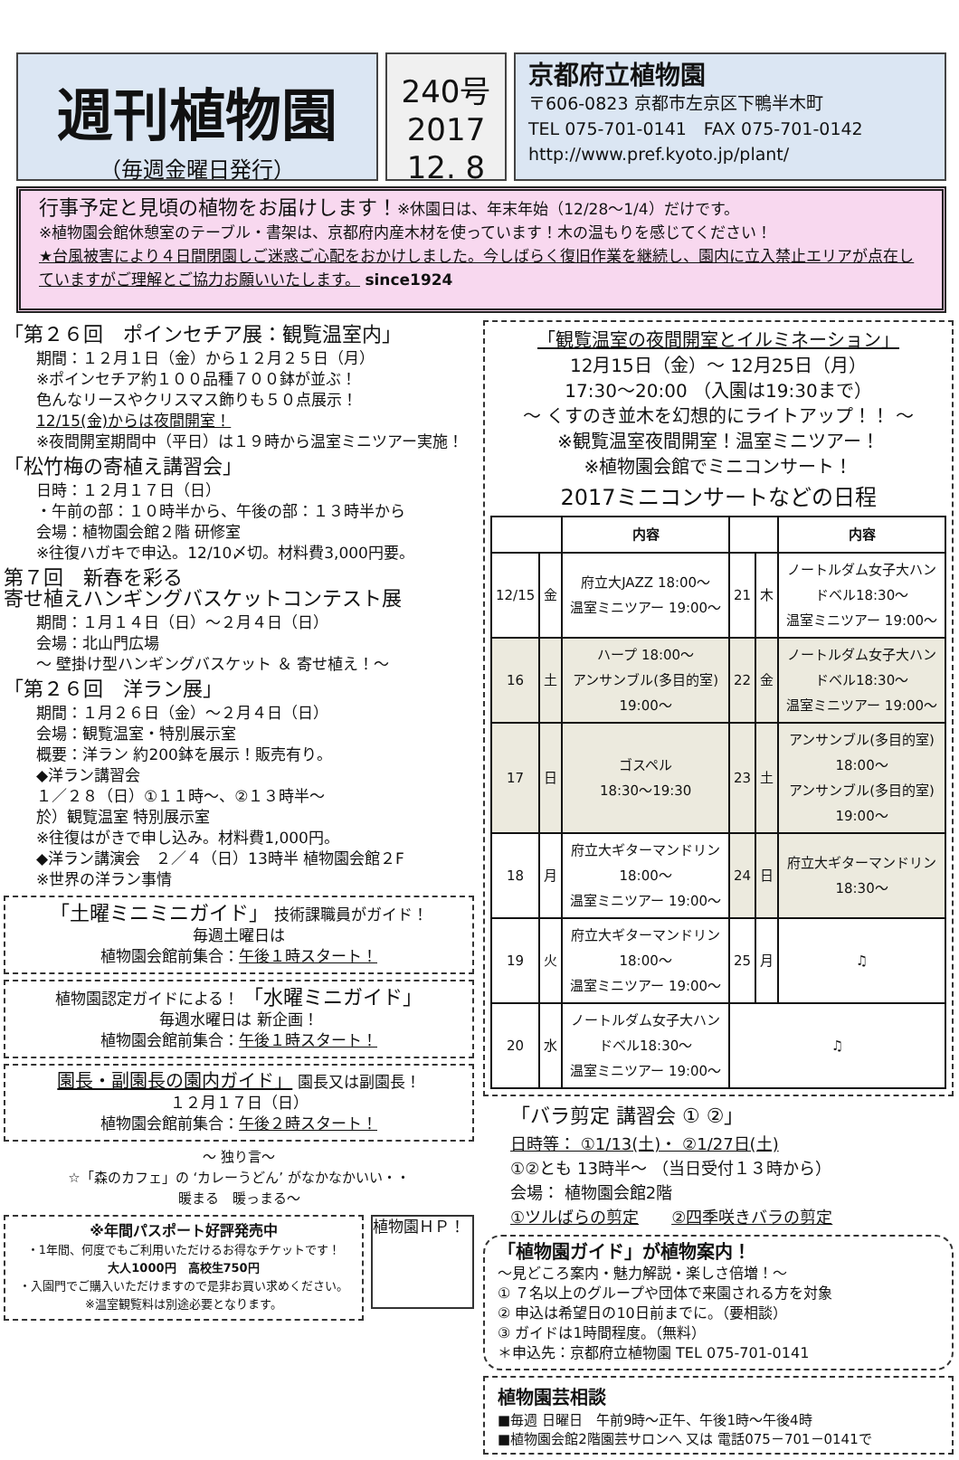週刊植物園
（毎週金曜日発行）
240号
2017
12. 8
京都府立植物園
〒606-0823 京都市左京区下鴨半木町
TEL 075-701-0141　FAX 075-701-0142
http://www.pref.kyoto.jp/plant/
行事予定と見頃の植物をお届けします！※休園日は、年末年始（12/28～1/4）だけです。
※植物園会館休憩室のテーブル・書架は、京都府内産木材を使っています！木の温もりを感じてください！
★台風被害により４日間閉園しご迷惑ご心配をおかけしました。今しばらく復旧作業を継続し、園内に立入禁止エリアが点在していますがご理解とご協力お願いいたします。 since1924
「第２６回　ポインセチア展：観覧温室内」
期間：１２月１日（金）から１２月２５日（月）
※ポインセチア約１００品種７００鉢が並ぶ！
色んなリースやクリスマス飾りも５０点展示！
12/15(金)からは夜間開室！
※夜間開室期間中（平日）は１９時から温室ミニツアー実施！
「松竹梅の寄植え講習会」
日時：１２月１７日（日）
・午前の部：１０時半から、午後の部：１３時半から
会場：植物園会館２階 研修室
※往復ハガキで申込。12/10〆切。材料費3,000円要。
第７回　新春を彩る
寄せ植えハンギングバスケットコンテスト展
期間：１月１４日（日）～２月４日（日）
会場：北山門広場
～ 壁掛け型ハンギングバスケット ＆ 寄せ植え！～
「第２６回　洋ラン展」
期間：１月２６日（金）～２月４日（日）
会場：観覧温室・特別展示室
概要：洋ラン 約200鉢を展示！販売有り。
◆洋ラン講習会
１／２８（日）①１１時～、②１３時半～
於）観覧温室 特別展示室
※往復はがきで申し込み。材料費1,000円。
◆洋ラン講演会　２／４（日）13時半 植物園会館２F
※世界の洋ラン事情
「土曜ミニミニガイド」 技術課職員がガイド！
毎週土曜日は
植物園会館前集合：午後１時スタート！
植物園認定ガイドによる！ 「水曜ミニガイド」
毎週水曜日は 新企画！
植物園会館前集合：午後１時スタート！
園長・副園長の園内ガイド」 園長又は副園長！
１２月１７日（日）
植物園会館前集合：午後２時スタート！
～ 独り言～
☆「森のカフェ」の ‘カレーうどん’ がなかなかいい・・
暖まる　暖っまる～
※年間パスポート好評発売中
・1年間、何度でもご利用いただけるお得なチケットです！
大人1000円　高校生750円
・入園門でご購入いただけますので是非お買い求めください。
※温室観覧料は別途必要となります。
植物園ＨＰ！
「観覧温室の夜間開室とイルミネーション」
12月15日（金）～ 12月25日（月）
17:30～20:00 （入園は19:30まで）
～ くすのき並木を幻想的にライトアップ！！ ～
※観覧温室夜間開室！温室ミニツアー！
※植物園会館でミニコンサート！
2017ミニコンサートなどの日程
| | | 内容 | | | 内容 |
| --- | --- | --- | --- | --- | --- |
| 12/15 | 金 | 府立大JAZZ 18:00～ 温室ミニツアー 19:00～ | 21 | 木 | ノートルダム女子大ハンドベル18:30～ 温室ミニツアー 19:00～ |
| 16 | 土 | ハープ 18:00～ アンサンブル(多目的室) 19:00～ | 22 | 金 | ノートルダム女子大ハンドベル18:30～ 温室ミニツアー 19:00～ |
| 17 | 日 | ゴスペル 18:30～19:30 | 23 | 土 | アンサンブル(多目的室) 18:00～ アンサンブル(多目的室) 19:00～ |
| 18 | 月 | 府立大ギターマンドリン18:00～ 温室ミニツアー 19:00～ | 24 | 日 | 府立大ギターマンドリン18:30～ |
| 19 | 火 | 府立大ギターマンドリン18:00～ 温室ミニツアー 19:00～ | 25 | 月 | ♫ |
| 20 | 水 | ノートルダム女子大ハンドベル18:30～ 温室ミニツアー 19:00～ | ♫ | | |
「バラ剪定 講習会 ① ②」
日時等： ①1/13(土)・ ②1/27日(土)
①②とも 13時半～ （当日受付１３時から）
会場： 植物園会館2階
①ツルばらの剪定　　②四季咲きバラの剪定
「植物園ガイド」が植物案内！
～見どころ案内・魅力解説・楽しさ倍増！～
① ７名以上のグループや団体で来園される方を対象
② 申込は希望日の10日前までに。（要相談）
③ ガイドは1時間程度。（無料）
＊申込先：京都府立植物園 TEL 075-701-0141
植物園芸相談
■毎週 日曜日　午前9時～正午、午後1時～午後4時
■植物園会館2階園芸サロンへ 又は 電話075－701－0141で